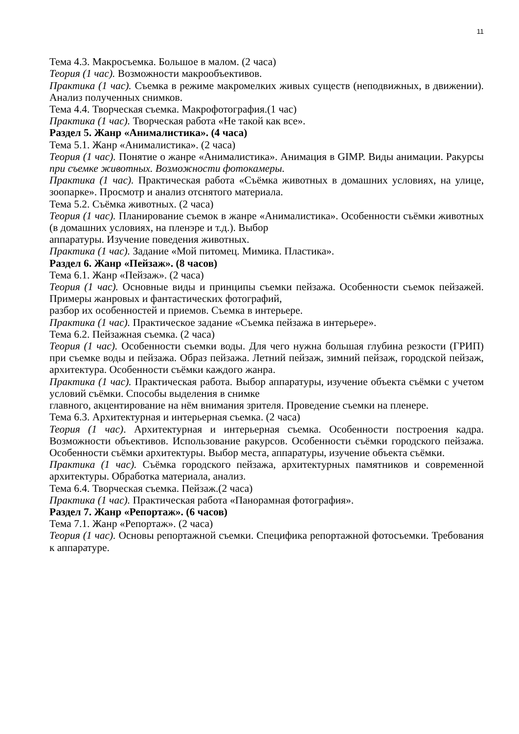11
Тема 4.3. Макросъемка. Большое в малом. (2 часа)
Теория (1 час). Возможности макрообъективов.
Практика (1 час). Съемка в режиме макромелких живых существ (неподвижных, в движении). Анализ полученных снимков.
Тема 4.4. Творческая съемка. Макрофотография.(1 час)
Практика (1 час). Творческая работа «Не такой как все».
Раздел 5. Жанр «Анималистика». (4 часа)
Тема 5.1. Жанр «Анималистика». (2 часа)
Теория (1 час). Понятие о жанре «Анималистика». Анимация в GIMP. Виды анимации. Ракурсы при съемке животных. Возможности фотокамеры.
Практика (1 час). Практическая работа «Съёмка животных в домашних условиях, на улице, зоопарке». Просмотр и анализ отснятого материала.
Тема 5.2. Съёмка животных. (2 часа)
Теория (1 час). Планирование съемок в жанре «Анималистика». Особенности съёмки животных (в домашних условиях, на пленэре и т.д.). Выбор
аппаратуры. Изучение поведения животных.
Практика (1 час). Задание «Мой питомец. Мимика. Пластика».
Раздел 6. Жанр «Пейзаж». (8 часов)
Тема 6.1. Жанр «Пейзаж». (2 часа)
Теория (1 час). Основные виды и принципы съемки пейзажа. Особенности съемок пейзажей. Примеры жанровых и фантастических фотографий,
разбор их особенностей и приемов. Съемка в интерьере.
Практика (1 час). Практическое задание «Съемка пейзажа в интерьере».
Тема 6.2. Пейзажная съемка. (2 часа)
Теория (1 час). Особенности съемки воды. Для чего нужна большая глубина резкости (ГРИП) при съемке воды и пейзажа. Образ пейзажа. Летний пейзаж, зимний пейзаж, городской пейзаж, архитектура. Особенности съёмки каждого жанра.
Практика (1 час). Практическая работа. Выбор аппаратуры, изучение объекта съёмки с учетом условий съёмки. Способы выделения в снимке
главного, акцентирование на нём внимания зрителя. Проведение съемки на пленере.
Тема 6.3. Архитектурная и интерьерная съемка. (2 часа)
Теория (1 час). Архитектурная и интерьерная съемка. Особенности построения кадра. Возможности объективов. Использование ракурсов. Особенности съёмки городского пейзажа. Особенности съёмки архитектуры. Выбор места, аппаратуры, изучение объекта съёмки.
Практика (1 час). Съёмка городского пейзажа, архитектурных памятников и современной архитектуры. Обработка материала, анализ.
Тема 6.4. Творческая съемка. Пейзаж.(2 часа)
Практика (1 час). Практическая работа «Панорамная фотография».
Раздел 7. Жанр «Репортаж». (6 часов)
Тема 7.1. Жанр «Репортаж». (2 часа)
Теория (1 час). Основы репортажной съемки. Специфика репортажной фотосъемки. Требования к аппаратуре.